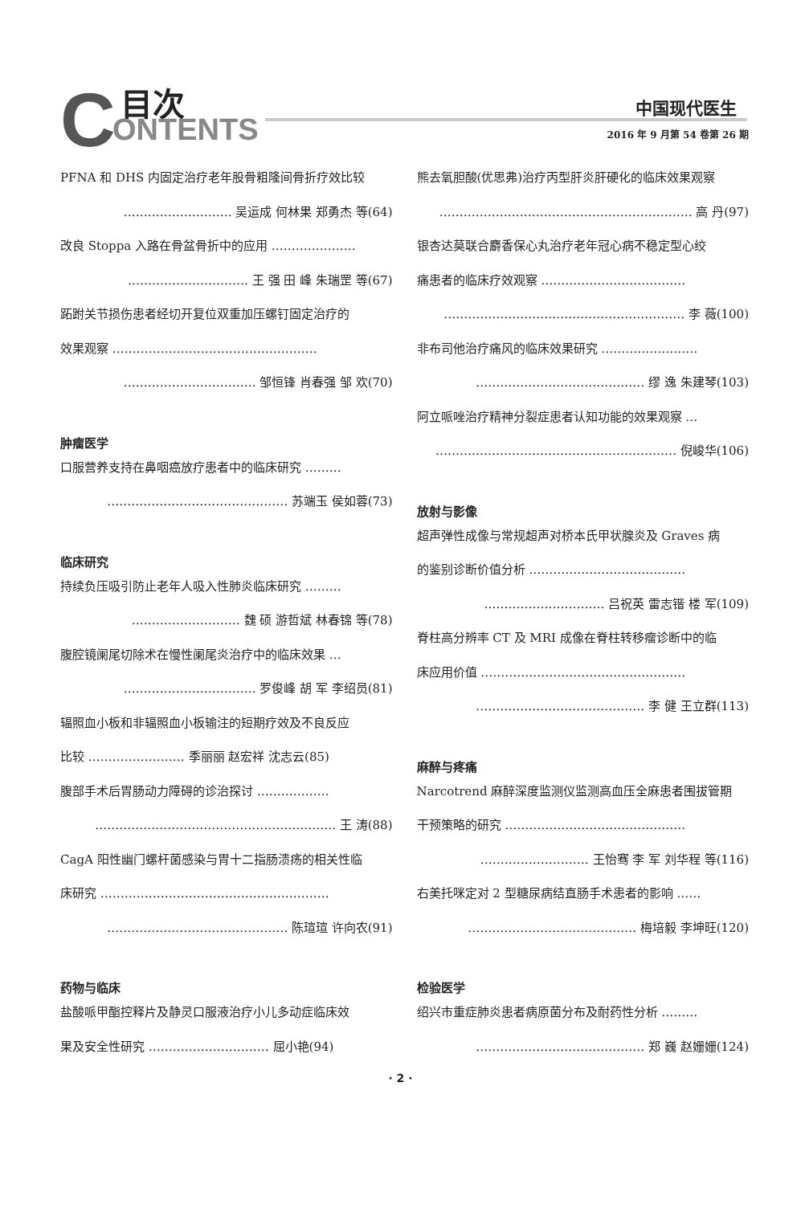C 目次
ONTENTS
中国现代医生
2016 年 9 月第 54 卷第 26 期
PFNA 和 DHS 内固定治疗老年股骨粗隆间骨折疗效比较
……………………… 吴运成 何林果 郑勇杰 等(64)
改良 Stoppa 入路在骨盆骨折中的应用 …………………
………………………… 王 强 田 峰 朱瑞罡 等(67)
跖跗关节损伤患者经切开复位双重加压螺钉固定治疗的
效果观察 ……………………………………………
…………………………… 邹恒锋 肖春强 邹 欢(70)
肿瘤医学
口服营养支持在鼻咽癌放疗患者中的临床研究 ………
……………………………………… 苏端玉 侯如蓉(73)
临床研究
持续负压吸引防止老年人吸入性肺炎临床研究 ………
……………………… 魏 硕 游哲斌 林春锦 等(78)
腹腔镜阑尾切除术在慢性阑尾炎治疗中的临床效果 …
…………………………… 罗俊峰 胡 军 李绍员(81)
辐照血小板和非辐照血小板输注的短期疗效及不良反应
比较 …………………… 季丽丽 赵宏祥 沈志云(85)
腹部手术后胃肠动力障碍的诊治探讨 ………………
…………………………………………………… 王 涛(88)
CagA 阳性幽门螺杆菌感染与胃十二指肠溃疡的相关性临
床研究 …………………………………………………
……………………………………… 陈瑄瑄 许向农(91)
药物与临床
盐酸哌甲酯控释片及静灵口服液治疗小儿多动症临床效
果及安全性研究 ………………………… 屈小艳(94)
熊去氧胆酸(优思弗)治疗丙型肝炎肝硬化的临床效果观察
……………………………………………………… 高 丹(97)
银杏达莫联合麝香保心丸治疗老年冠心病不稳定型心绞
痛患者的临床疗效观察 ………………………………
…………………………………………………… 李 薇(100)
非布司他治疗痛风的临床效果研究 ……………………
…………………………………… 缪 逸 朱建琴(103)
阿立哌唑治疗精神分裂症患者认知功能的效果观察 …
…………………………………………………… 倪峻华(106)
放射与影像
超声弹性成像与常规超声对桥本氏甲状腺炎及 Graves 病
的鉴别诊断价值分析 …………………………………
………………………… 吕祝英 雷志锴 楼 军(109)
脊柱高分辨率 CT 及 MRI 成像在脊柱转移瘤诊断中的临
床应用价值 ……………………………………………
…………………………………… 李 健 王立群(113)
麻醉与疼痛
Narcotrend 麻醉深度监测仪监测高血压全麻患者围拔管期
干预策略的研究 ………………………………………
……………………… 王怡骞 李 军 刘华程 等(116)
右美托咪定对 2 型糖尿病结直肠手术患者的影响 ……
…………………………………… 梅培毅 李坤旺(120)
检验医学
绍兴市重症肺炎患者病原菌分布及耐药性分析 ………
…………………………………… 郑 巍 赵姗姗(124)
· 2 ·